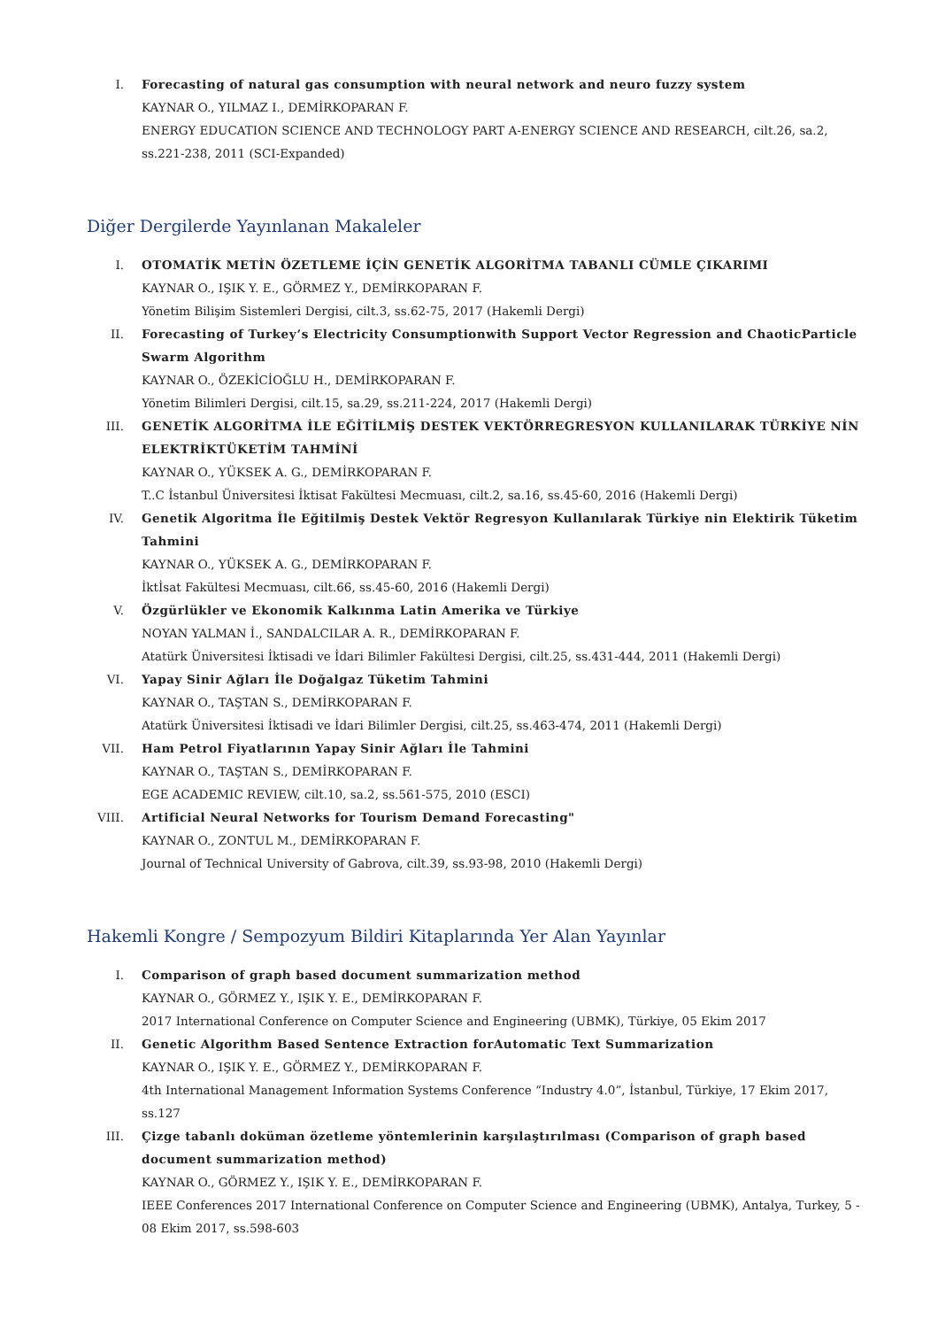I. Forecasting of natural gas consumption with neural network and neuro fuzzy system
KAYNAR O., YILMAZ I., DEMİRKOPARAN F.
ENERGY EDUCATION SCIENCE AND TECHNOLOGY PART A-ENERGY SCIENCE AND RESEARCH, cilt.26, sa.2, ss.221-238, 2011 (SCI-Expanded)
Diğer Dergilerde Yayınlanan Makaleler
I. OTOMATİK METİN ÖZETLEME İÇİN GENETİK ALGORİTMA TABANLI CÜMLE ÇIKARIMI
KAYNAR O., IŞIK Y. E., GÖRMEZ Y., DEMİRKOPARAN F.
Yönetim Bilişim Sistemleri Dergisi, cilt.3, ss.62-75, 2017 (Hakemli Dergi)
II. Forecasting of Turkey’s Electricity Consumptionwith Support Vector Regression and ChaoticParticle Swarm Algorithm
KAYNAR O., ÖZEKİCİOĞLU H., DEMİRKOPARAN F.
Yönetim Bilimleri Dergisi, cilt.15, sa.29, ss.211-224, 2017 (Hakemli Dergi)
III. GENETİK ALGORİTMA İLE EĞİTİLMİŞ DESTEK VEKTÖRREGRESYON KULLANILARAK TÜRKİYE NİN ELEKTRİKTÜKETİM TAHMİNİ
KAYNAR O., YÜKSEK A. G., DEMİRKOPARAN F.
T..C İstanbul Üniversitesi İktisat Fakültesi Mecmuası, cilt.2, sa.16, ss.45-60, 2016 (Hakemli Dergi)
IV. Genetik Algoritma İle Eğitilmiş Destek Vektör Regresyon Kullanılarak Türkiye nin Elektirik Tüketim Tahmini
KAYNAR O., YÜKSEK A. G., DEMİRKOPARAN F.
İktİsat Fakültesi Mecmuası, cilt.66, ss.45-60, 2016 (Hakemli Dergi)
V. Özgürlükler ve Ekonomik Kalkınma Latin Amerika ve Türkiye
NOYAN YALMAN İ., SANDALCILAR A. R., DEMİRKOPARAN F.
Atatürk Üniversitesi İktisadi ve İdari Bilimler Fakültesi Dergisi, cilt.25, ss.431-444, 2011 (Hakemli Dergi)
VI. Yapay Sinir Ağları İle Doğalgaz Tüketim Tahmini
KAYNAR O., TAŞTAN S., DEMİRKOPARAN F.
Atatürk Üniversitesi İktisadi ve İdari Bilimler Dergisi, cilt.25, ss.463-474, 2011 (Hakemli Dergi)
VII. Ham Petrol Fiyatlarının Yapay Sinir Ağları İle Tahmini
KAYNAR O., TAŞTAN S., DEMİRKOPARAN F.
EGE ACADEMIC REVIEW, cilt.10, sa.2, ss.561-575, 2010 (ESCI)
VIII. Artificial Neural Networks for Tourism Demand Forecasting"
KAYNAR O., ZONTUL M., DEMİRKOPARAN F.
Journal of Technical University of Gabrova, cilt.39, ss.93-98, 2010 (Hakemli Dergi)
Hakemli Kongre / Sempozyum Bildiri Kitaplarında Yer Alan Yayınlar
I. Comparison of graph based document summarization method
KAYNAR O., GÖRMEZ Y., IŞIK Y. E., DEMİRKOPARAN F.
2017 International Conference on Computer Science and Engineering (UBMK), Türkiye, 05 Ekim 2017
II. Genetic Algorithm Based Sentence Extraction forAutomatic Text Summarization
KAYNAR O., IŞIK Y. E., GÖRMEZ Y., DEMİRKOPARAN F.
4th International Management Information Systems Conference “Industry 4.0”, İstanbul, Türkiye, 17 Ekim 2017, ss.127
III. Çizge tabanlı doküman özetleme yöntemlerinin karşılaştırılması (Comparison of graph based document summarization method)
KAYNAR O., GÖRMEZ Y., IŞIK Y. E., DEMİRKOPARAN F.
IEEE Conferences 2017 International Conference on Computer Science and Engineering (UBMK), Antalya, Turkey, 5 - 08 Ekim 2017, ss.598-603